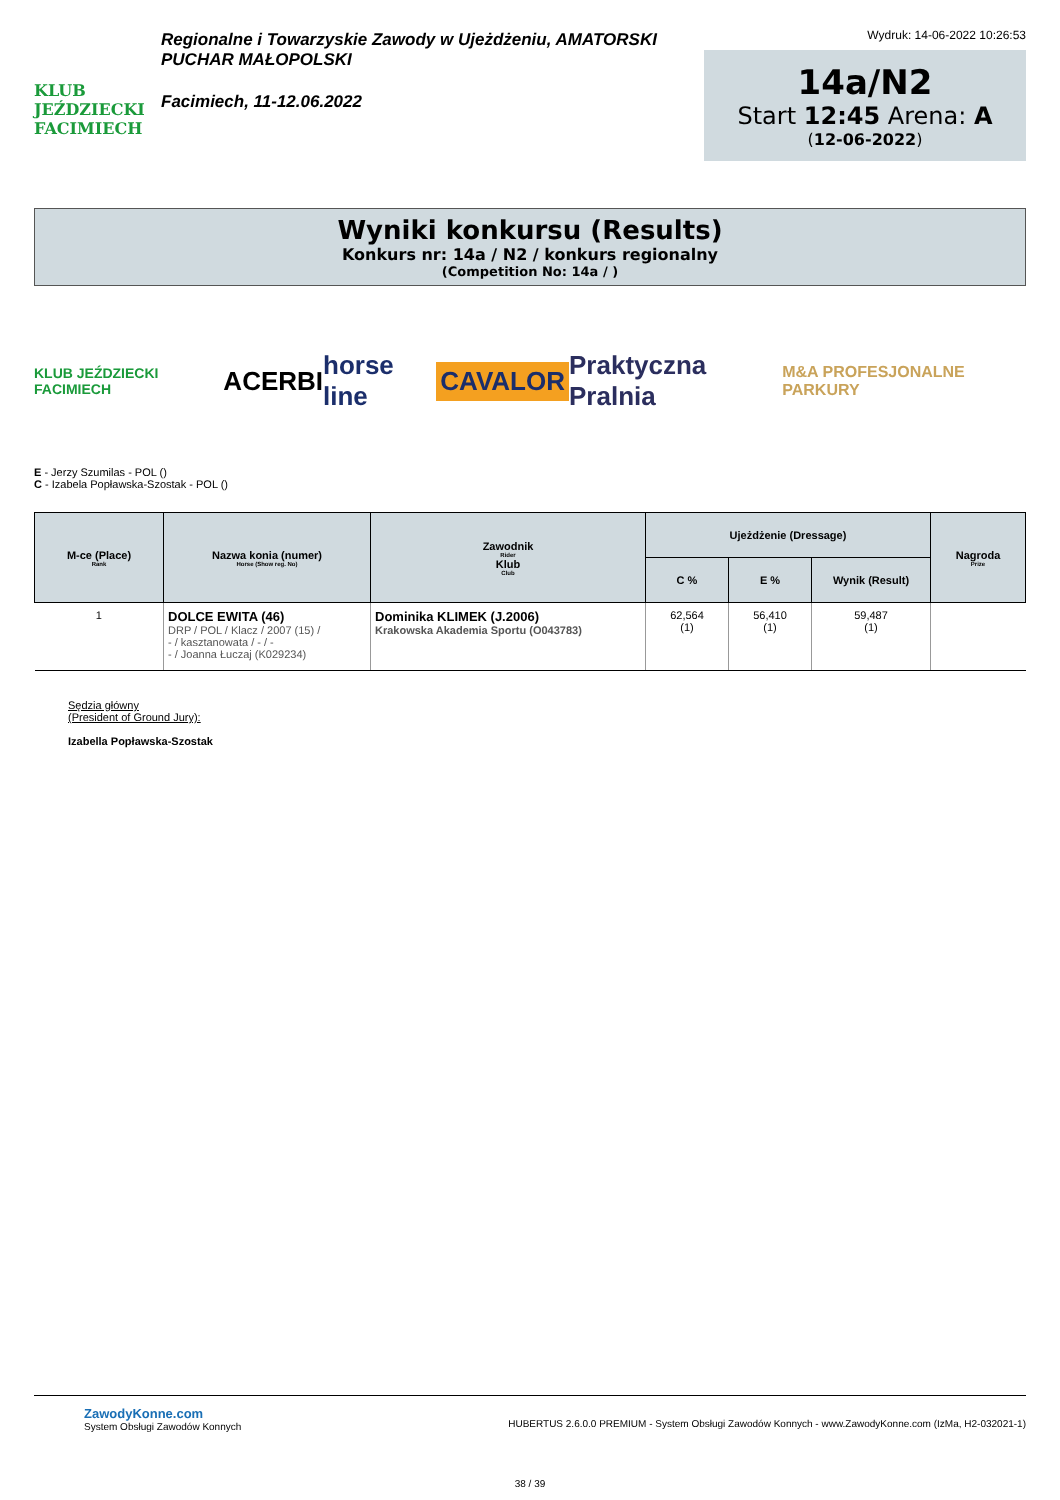KLUB JEŹDZIECKI FACIMIECH
Regionalne i Towarzyskie Zawody w Ujeżdżeniu, AMATORSKI PUCHAR MAŁOPOLSKI
Facimiech, 11-12.06.2022
Wydruk: 14-06-2022 10:26:53
14a/N2
Start 12:45 Arena: A
(12-06-2022)
Wyniki konkursu (Results)
Konkurs nr: 14a / N2 / konkurs regionalny
(Competition No: 14a / )
KLUB JEŹDZIECKI FACIMIECH ACERBI horse line CAVALOR Praktyczna Pralnia M&A PROFESJONALNE PARKURY
E - Jerzy Szumilas - POL ()
C - Izabela Popławska-Szostak - POL ()
| M-ce (Place) Rank | Nazwa konia (numer) Horse (Show reg. No) | Zawodnik Rider Klub Club | Ujeżdżenie (Dressage) | | | Nagroda Prize |
| --- | --- | --- | --- | --- | --- | --- |
| | | | C % | E % | Wynik (Result) | |
| 1 | DOLCE EWITA (46) DRP / POL / Klacz / 2007 (15) / - / kasztanowata / - / - - / Joanna Łuczaj (K029234) | Dominika KLIMEK (J.2006) Krakowska Akademia Sportu (O043783) | 62,564 (1) | 56,410 (1) | 59,487 (1) | |
Sędzia główny
(President of Ground Jury):
Izabella Popławska-Szostak
ZawodyKonne.com
System Obsługi Zawodów Konnych
HUBERTUS 2.6.0.0 PREMIUM - System Obsługi Zawodów Konnych - www.ZawodyKonne.com (IzMa, H2-032021-1)
38 / 39